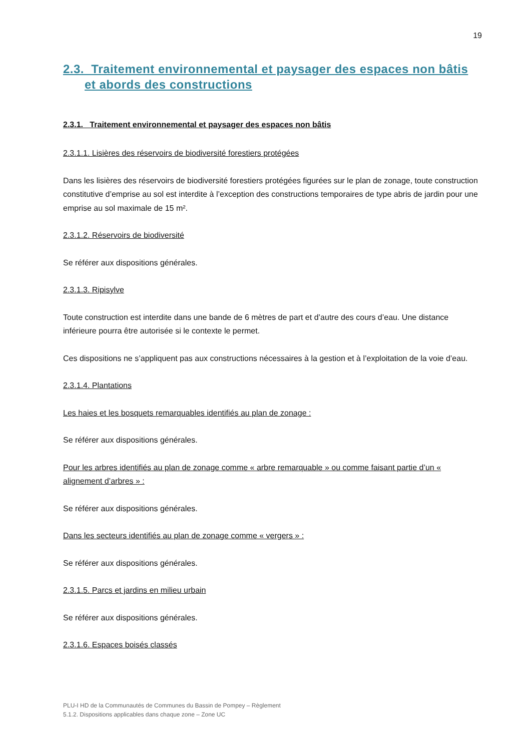19
2.3. Traitement environnemental et paysager des espaces non bâtis et abords des constructions
2.3.1. Traitement environnemental et paysager des espaces non bâtis
2.3.1.1. Lisières des réservoirs de biodiversité forestiers protégées
Dans les lisières des réservoirs de biodiversité forestiers protégées figurées sur le plan de zonage, toute construction constitutive d’emprise au sol est interdite à l’exception des constructions temporaires de type abris de jardin pour une emprise au sol maximale de 15 m².
2.3.1.2. Réservoirs de biodiversité
Se référer aux dispositions générales.
2.3.1.3. Ripisylve
Toute construction est interdite dans une bande de 6 mètres de part et d’autre des cours d’eau. Une distance inférieure pourra être autorisée si le contexte le permet.
Ces dispositions ne s’appliquent pas aux constructions nécessaires à la gestion et à l’exploitation de la voie d’eau.
2.3.1.4. Plantations
Les haies et les bosquets remarquables identifiés au plan de zonage :
Se référer aux dispositions générales.
Pour les arbres identifiés au plan de zonage comme « arbre remarquable » ou comme faisant partie d’un « alignement d’arbres » :
Se référer aux dispositions générales.
Dans les secteurs identifiés au plan de zonage comme « vergers » :
Se référer aux dispositions générales.
2.3.1.5. Parcs et jardins en milieu urbain
Se référer aux dispositions générales.
2.3.1.6. Espaces boisés classés
PLU-I HD de la Communautés de Communes du Bassin de Pompey – Règlement
5.1.2. Dispositions applicables dans chaque zone – Zone UC